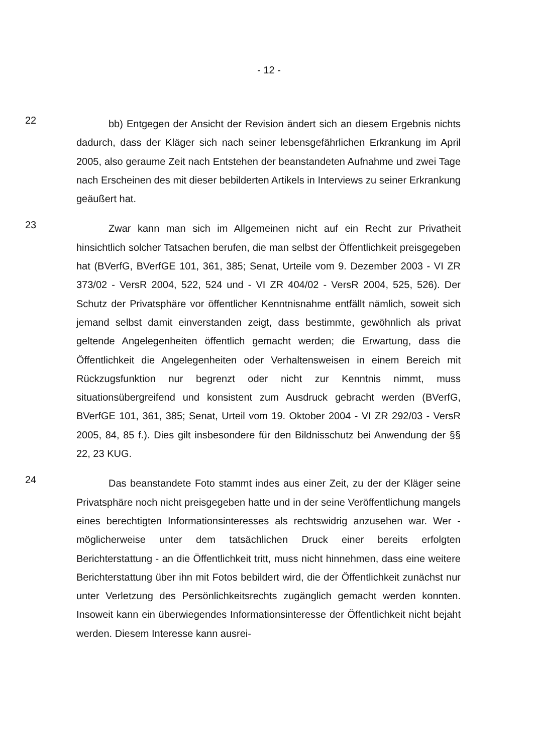- 12 -
22
bb) Entgegen der Ansicht der Revision ändert sich an diesem Ergebnis nichts dadurch, dass der Kläger sich nach seiner lebensgefährlichen Erkran­kung im April 2005, also geraume Zeit nach Entstehen der beanstandeten Auf­nahme und zwei Tage nach Erscheinen des mit dieser bebilderten Artikels in Interviews zu seiner Erkrankung geäußert hat.
23
Zwar kann man sich im Allgemeinen nicht auf ein Recht zur Privatheit hinsichtlich solcher Tatsachen berufen, die man selbst der Öffentlichkeit preis­gegeben hat (BVerfG, BVerfGE 101, 361, 385; Senat, Urteile vom 9. Dezember 2003 - VI ZR 373/02 - VersR 2004, 522, 524 und - VI ZR 404/02 - VersR 2004, 525, 526). Der Schutz der Privatsphäre vor öffentlicher Kenntnisnahme entfällt nämlich, soweit sich jemand selbst damit einverstanden zeigt, dass bestimmte, gewöhnlich als privat geltende Angelegenheiten öffentlich gemacht werden; die Erwartung, dass die Öffentlichkeit die Angelegenheiten oder Verhaltensweisen in einem Bereich mit Rückzugsfunktion nur begrenzt oder nicht zur Kenntnis nimmt, muss situationsübergreifend und konsistent zum Ausdruck gebracht werden (BVerfG, BVerfGE 101, 361, 385; Senat, Urteil vom 19. Oktober 2004 - VI ZR 292/03 - VersR 2005, 84, 85 f.). Dies gilt insbesondere für den Bildnis­schutz bei Anwendung der §§ 22, 23 KUG.
24
Das beanstandete Foto stammt indes aus einer Zeit, zu der der Kläger seine Privatsphäre noch nicht preisgegeben hatte und in der seine Veröffentli­chung mangels eines berechtigten Informationsinteresses als rechtswidrig an­zusehen war. Wer - möglicherweise unter dem tatsächlichen Druck einer bereits erfolgten Berichterstattung - an die Öffentlichkeit tritt, muss nicht hinnehmen, dass eine weitere Berichterstattung über ihn mit Fotos bebildert wird, die der Öffentlichkeit zunächst nur unter Verletzung des Persönlichkeitsrechts zugäng­lich gemacht werden konnten. Insoweit kann ein überwiegendes Informationsin­teresse der Öffentlichkeit nicht bejaht werden. Diesem Interesse kann ausrei-